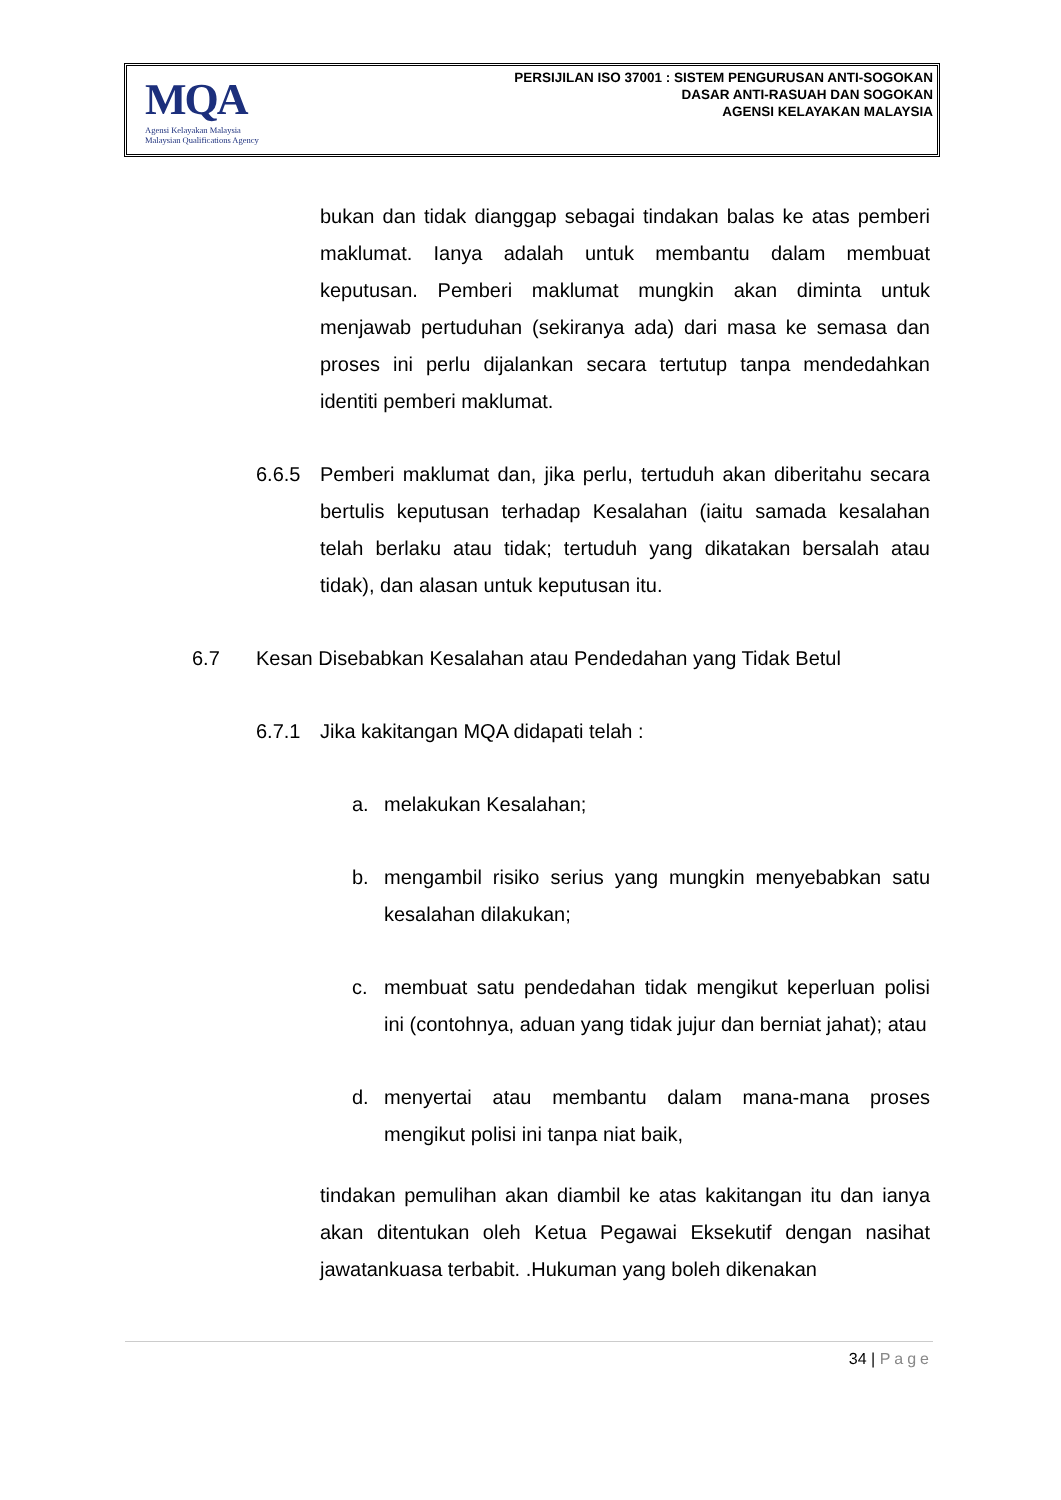MQA
Agensi Kelayakan Malaysia
Malaysian Qualifications Agency
PERSIJILAN ISO 37001 : SISTEM PENGURUSAN ANTI-SOGOKAN
DASAR ANTI-RASUAH DAN SOGOKAN
AGENSI KELAYAKAN MALAYSIA
bukan dan tidak dianggap sebagai tindakan balas ke atas pemberi maklumat. Ianya adalah untuk membantu dalam membuat keputusan. Pemberi maklumat mungkin akan diminta untuk menjawab pertuduhan (sekiranya ada) dari masa ke semasa dan proses ini perlu dijalankan secara tertutup tanpa mendedahkan identiti pemberi maklumat.
6.6.5 Pemberi maklumat dan, jika perlu, tertuduh akan diberitahu secara bertulis keputusan terhadap Kesalahan (iaitu samada kesalahan telah berlaku atau tidak; tertuduh yang dikatakan bersalah atau tidak), dan alasan untuk keputusan itu.
6.7 Kesan Disebabkan Kesalahan atau Pendedahan yang Tidak Betul
6.7.1 Jika kakitangan MQA didapati telah :
a. melakukan Kesalahan;
b. mengambil risiko serius yang mungkin menyebabkan satu kesalahan dilakukan;
c. membuat satu pendedahan tidak mengikut keperluan polisi ini (contohnya, aduan yang tidak jujur dan berniat jahat); atau
d. menyertai atau membantu dalam mana-mana proses mengikut polisi ini tanpa niat baik,
tindakan pemulihan akan diambil ke atas kakitangan itu dan ianya akan ditentukan oleh Ketua Pegawai Eksekutif dengan nasihat jawatankuasa terbabit. .Hukuman yang boleh dikenakan
34 | Page